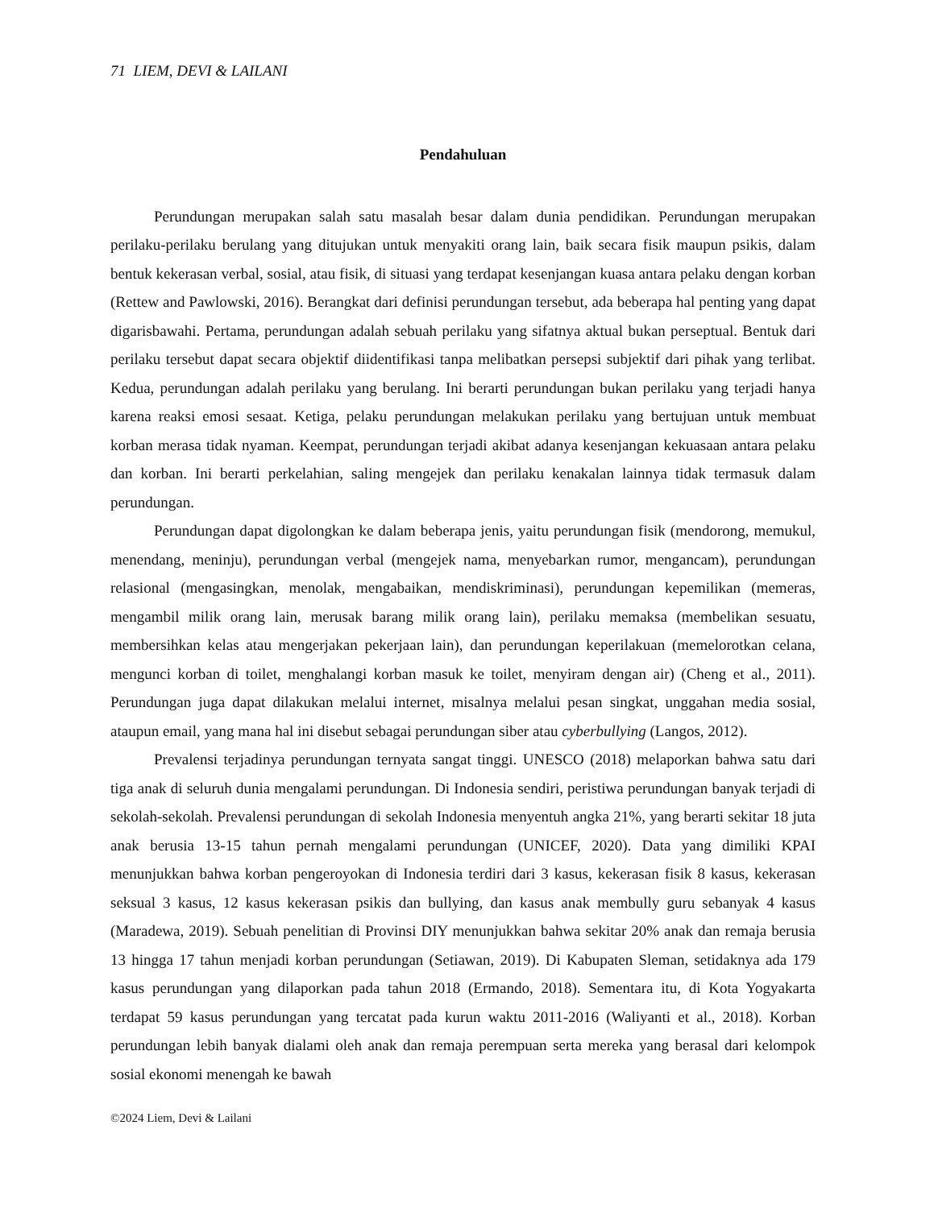71 LIEM, DEVI & LAILANI
Pendahuluan
Perundungan merupakan salah satu masalah besar dalam dunia pendidikan. Perundungan merupakan perilaku-perilaku berulang yang ditujukan untuk menyakiti orang lain, baik secara fisik maupun psikis, dalam bentuk kekerasan verbal, sosial, atau fisik, di situasi yang terdapat kesenjangan kuasa antara pelaku dengan korban (Rettew and Pawlowski, 2016). Berangkat dari definisi perundungan tersebut, ada beberapa hal penting yang dapat digarisbawahi. Pertama, perundungan adalah sebuah perilaku yang sifatnya aktual bukan perseptual. Bentuk dari perilaku tersebut dapat secara objektif diidentifikasi tanpa melibatkan persepsi subjektif dari pihak yang terlibat. Kedua, perundungan adalah perilaku yang berulang. Ini berarti perundungan bukan perilaku yang terjadi hanya karena reaksi emosi sesaat. Ketiga, pelaku perundungan melakukan perilaku yang bertujuan untuk membuat korban merasa tidak nyaman. Keempat, perundungan terjadi akibat adanya kesenjangan kekuasaan antara pelaku dan korban. Ini berarti perkelahian, saling mengejek dan perilaku kenakalan lainnya tidak termasuk dalam perundungan.
Perundungan dapat digolongkan ke dalam beberapa jenis, yaitu perundungan fisik (mendorong, memukul, menendang, meninju), perundungan verbal (mengejek nama, menyebarkan rumor, mengancam), perundungan relasional (mengasingkan, menolak, mengabaikan, mendiskriminasi), perundungan kepemilikan (memeras, mengambil milik orang lain, merusak barang milik orang lain), perilaku memaksa (membelikan sesuatu, membersihkan kelas atau mengerjakan pekerjaan lain), dan perundungan keperilakuan (memelorotkan celana, mengunci korban di toilet, menghalangi korban masuk ke toilet, menyiram dengan air) (Cheng et al., 2011). Perundungan juga dapat dilakukan melalui internet, misalnya melalui pesan singkat, unggahan media sosial, ataupun email, yang mana hal ini disebut sebagai perundungan siber atau cyberbullying (Langos, 2012).
Prevalensi terjadinya perundungan ternyata sangat tinggi. UNESCO (2018) melaporkan bahwa satu dari tiga anak di seluruh dunia mengalami perundungan. Di Indonesia sendiri, peristiwa perundungan banyak terjadi di sekolah-sekolah. Prevalensi perundungan di sekolah Indonesia menyentuh angka 21%, yang berarti sekitar 18 juta anak berusia 13-15 tahun pernah mengalami perundungan (UNICEF, 2020). Data yang dimiliki KPAI menunjukkan bahwa korban pengeroyokan di Indonesia terdiri dari 3 kasus, kekerasan fisik 8 kasus, kekerasan seksual 3 kasus, 12 kasus kekerasan psikis dan bullying, dan kasus anak membully guru sebanyak 4 kasus (Maradewa, 2019). Sebuah penelitian di Provinsi DIY menunjukkan bahwa sekitar 20% anak dan remaja berusia 13 hingga 17 tahun menjadi korban perundungan (Setiawan, 2019). Di Kabupaten Sleman, setidaknya ada 179 kasus perundungan yang dilaporkan pada tahun 2018 (Ermando, 2018). Sementara itu, di Kota Yogyakarta terdapat 59 kasus perundungan yang tercatat pada kurun waktu 2011-2016 (Waliyanti et al., 2018). Korban perundungan lebih banyak dialami oleh anak dan remaja perempuan serta mereka yang berasal dari kelompok sosial ekonomi menengah ke bawah
©2024 Liem, Devi & Lailani